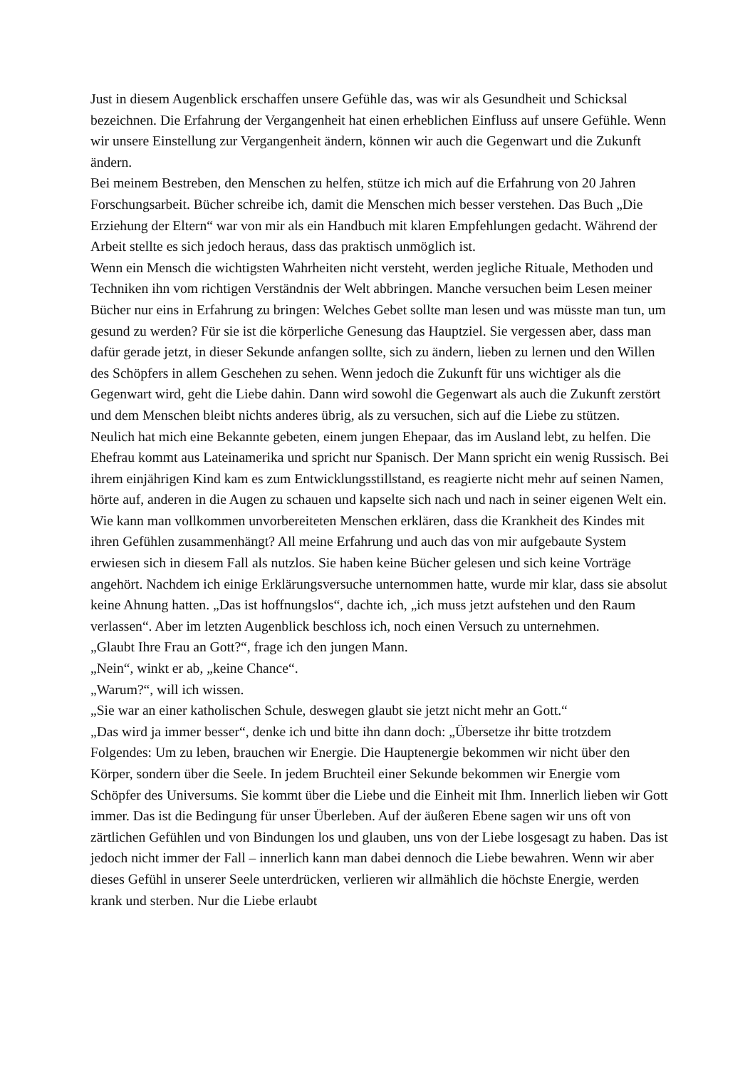Just in diesem Augenblick erschaffen unsere Gefühle das, was wir als Gesundheit und Schicksal bezeichnen. Die Erfahrung der Vergangenheit hat einen erheblichen Einfluss auf unsere Gefühle. Wenn wir unsere Einstellung zur Vergangenheit ändern, können wir auch die Gegenwart und die Zukunft ändern.
Bei meinem Bestreben, den Menschen zu helfen, stütze ich mich auf die Erfahrung von 20 Jahren Forschungsarbeit. Bücher schreibe ich, damit die Menschen mich besser verstehen. Das Buch „Die Erziehung der Eltern“ war von mir als ein Handbuch mit klaren Empfehlungen gedacht. Während der Arbeit stellte es sich jedoch heraus, dass das praktisch unmöglich ist.
Wenn ein Mensch die wichtigsten Wahrheiten nicht versteht, werden jegliche Rituale, Methoden und Techniken ihn vom richtigen Verständnis der Welt abbringen. Manche versuchen beim Lesen meiner Bücher nur eins in Erfahrung zu bringen: Welches Gebet sollte man lesen und was müsste man tun, um gesund zu werden? Für sie ist die körperliche Genesung das Hauptziel. Sie vergessen aber, dass man dafür gerade jetzt, in dieser Sekunde anfangen sollte, sich zu ändern, lieben zu lernen und den Willen des Schöpfers in allem Geschehen zu sehen. Wenn jedoch die Zukunft für uns wichtiger als die Gegenwart wird, geht die Liebe dahin. Dann wird sowohl die Gegenwart als auch die Zukunft zerstört und dem Menschen bleibt nichts anderes übrig, als zu versuchen, sich auf die Liebe zu stützen.
Neulich hat mich eine Bekannte gebeten, einem jungen Ehepaar, das im Ausland lebt, zu helfen. Die Ehefrau kommt aus Lateinamerika und spricht nur Spanisch. Der Mann spricht ein wenig Russisch. Bei ihrem einjährigen Kind kam es zum Entwicklungsstillstand, es reagierte nicht mehr auf seinen Namen, hörte auf, anderen in die Augen zu schauen und kapselte sich nach und nach in seiner eigenen Welt ein.
Wie kann man vollkommen unvorbereiteten Menschen erklären, dass die Krankheit des Kindes mit ihren Gefühlen zusammenhängt? All meine Erfahrung und auch das von mir aufgebaute System erwiesen sich in diesem Fall als nutzlos. Sie haben keine Bücher gelesen und sich keine Vorträge angehört. Nachdem ich einige Erklärungsversuche unternommen hatte, wurde mir klar, dass sie absolut keine Ahnung hatten. „Das ist hoffnungslos“, dachte ich, „ich muss jetzt aufstehen und den Raum verlassen“. Aber im letzten Augenblick beschloss ich, noch einen Versuch zu unternehmen.
„Glaubt Ihre Frau an Gott?“, frage ich den jungen Mann.
„Nein“, winkt er ab, „keine Chance“.
„Warum?“, will ich wissen.
„Sie war an einer katholischen Schule, deswegen glaubt sie jetzt nicht mehr an Gott.“
„Das wird ja immer besser“, denke ich und bitte ihn dann doch: „Übersetze ihr bitte trotzdem Folgendes: Um zu leben, brauchen wir Energie. Die Hauptenergie bekommen wir nicht über den Körper, sondern über die Seele. In jedem Bruchteil einer Sekunde bekommen wir Energie vom Schöpfer des Universums. Sie kommt über die Liebe und die Einheit mit Ihm. Innerlich lieben wir Gott immer. Das ist die Bedingung für unser Überleben. Auf der äußeren Ebene sagen wir uns oft von zärtlichen Gefühlen und von Bindungen los und glauben, uns von der Liebe losgesagt zu haben. Das ist jedoch nicht immer der Fall – innerlich kann man dabei dennoch die Liebe bewahren. Wenn wir aber dieses Gefühl in unserer Seele unterdrücken, verlieren wir allmählich die höchste Energie, werden krank und sterben. Nur die Liebe erlaubt